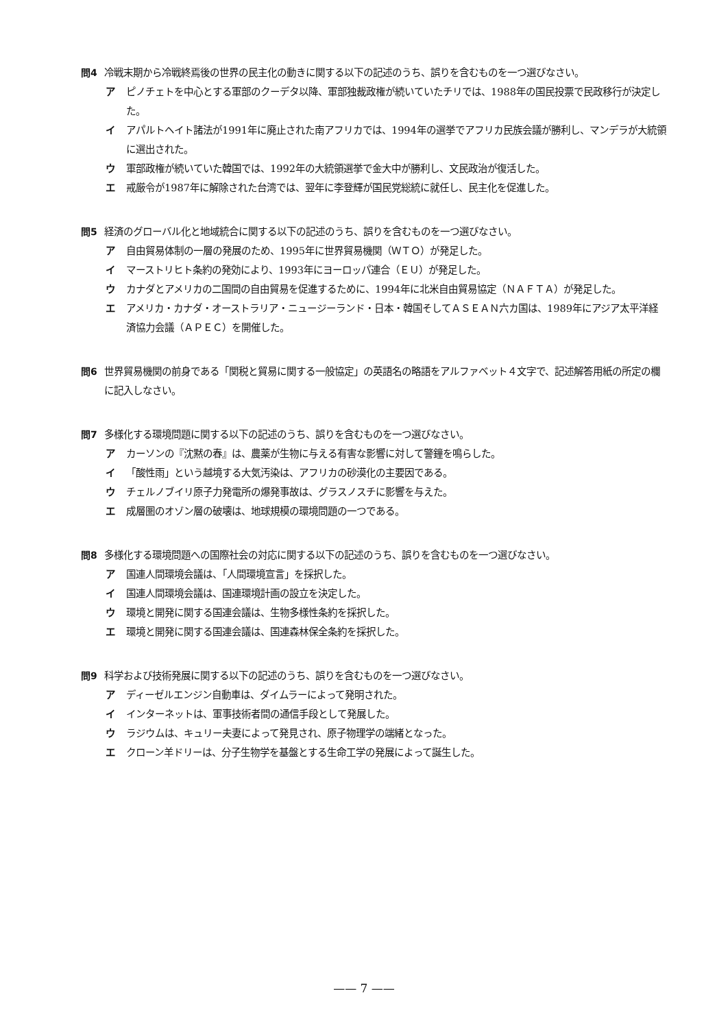問4 冷戦末期から冷戦終焉後の世界の民主化の動きに関する以下の記述のうち、誤りを含むものを一つ選びなさい。
ア ピノチェトを中心とする軍部のクーデタ以降、軍部独裁政権が続いていたチリでは、1988年の国民投票で民政移行が決定した。
イ アパルトヘイト諸法が1991年に廃止された南アフリカでは、1994年の選挙でアフリカ民族会議が勝利し、マンデラが大統領に選出された。
ウ 軍部政権が続いていた韓国では、1992年の大統領選挙で金大中が勝利し、文民政治が復活した。
エ 戒厳令が1987年に解除された台湾では、翌年に李登輝が国民党総統に就任し、民主化を促進した。
問5 経済のグローバル化と地域統合に関する以下の記述のうち、誤りを含むものを一つ選びなさい。
ア 自由貿易体制の一層の発展のため、1995年に世界貿易機関（ＷＴＯ）が発足した。
イ マーストリヒト条約の発効により、1993年にヨーロッパ連合（ＥＵ）が発足した。
ウ カナダとアメリカの二国間の自由貿易を促進するために、1994年に北米自由貿易協定（ＮＡＦＴＡ）が発足した。
エ アメリカ・カナダ・オーストラリア・ニュージーランド・日本・韓国そしてＡＳＥＡＮ六カ国は、1989年にアジア太平洋経済協力会議（ＡＰＥＣ）を開催した。
問6 世界貿易機関の前身である「関税と貿易に関する一般協定」の英語名の略語をアルファベット４文字で、記述解答用紙の所定の欄に記入しなさい。
問7 多様化する環境問題に関する以下の記述のうち、誤りを含むものを一つ選びなさい。
ア カーソンの『沈黙の春』は、農薬が生物に与える有害な影響に対して警鐘を鳴らした。
イ 「酸性雨」という越境する大気汚染は、アフリカの砂漠化の主要因である。
ウ チェルノブイリ原子力発電所の爆発事故は、グラスノスチに影響を与えた。
エ 成層圏のオゾン層の破壊は、地球規模の環境問題の一つである。
問8 多様化する環境問題への国際社会の対応に関する以下の記述のうち、誤りを含むものを一つ選びなさい。
ア 国連人間環境会議は、「人間環境宣言」を採択した。
イ 国連人間環境会議は、国連環境計画の設立を決定した。
ウ 環境と開発に関する国連会議は、生物多様性条約を採択した。
エ 環境と開発に関する国連会議は、国連森林保全条約を採択した。
問9 科学および技術発展に関する以下の記述のうち、誤りを含むものを一つ選びなさい。
ア ディーゼルエンジン自動車は、ダイムラーによって発明された。
イ インターネットは、軍事技術者間の通信手段として発展した。
ウ ラジウムは、キュリー夫妻によって発見され、原子物理学の端緒となった。
エ クローン羊ドリーは、分子生物学を基盤とする生命工学の発展によって誕生した。
—— 7 ——